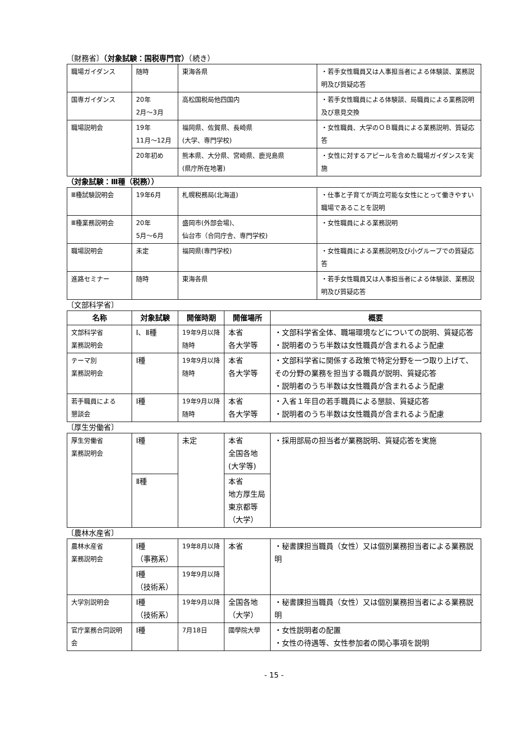〔財務省〕（対象試験：国税専門官）（続き）
| 職場ガイダンス | 随時 | 東海各県 | ・若手女性職員又は人事担当者による体験談、業務説明及び質疑応答 |
| 国専ガイダンス | 20年 2月～3月 | 高松国税局他四国内 | ・若手女性職員による体験談、局職員による業務説明及び意見交換 |
| 職場説明会 | 19年 11月～12月 | 福岡県、佐賀県、長崎県 (大学、専門学校) | ・女性職員、大学のＯＢ職員による業務説明、質疑応答 |
| | 20年初め | 熊本県、大分県、宮崎県、鹿児島県 (県庁所在地署) | ・女性に対するアピールを含めた職場ガイダンスを実施 |
（対象試験：Ⅲ種（税務））
| Ⅲ種試験説明会 | 19年6月 | 札幌税務局(北海道) | ・仕事と子育てが両立可能な女性にとって働きやすい職場であることを説明 |
| Ⅲ種業務説明会 | 20年 5月～6月 | 盛岡市(外部会場)、 仙台市（合同庁舎、専門学校) | ・女性職員による業務説明 |
| 職場説明会 | 未定 | 福岡県(専門学校) | ・女性職員による業務説明及び小グループでの質疑応答 |
| 進路セミナー | 随時 | 東海各県 | ・若手女性職員又は人事担当者による体験談、業務説明及び質疑応答 |
〔文部科学省〕
| 名称 | 対象試験 | 開催時期 | 開催場所 | 概要 |
| --- | --- | --- | --- | --- |
| 文部科学省 業務説明会 | Ⅰ、Ⅱ種 | 19年9月以降 随時 | 本省 各大学等 | ・文部科学省全体、職場環境などについての説明、質疑応答 ・説明者のうち半数は女性職員が含まれるよう配慮 |
| テーマ別 業務説明会 | Ⅰ種 | 19年9月以降 随時 | 本省 各大学等 | ・文部科学省に関係する政策で特定分野を一つ取り上げて、その分野の業務を担当する職員が説明、質疑応答 ・説明者のうち半数は女性職員が含まれるよう配慮 |
| 若手職員による 懇談会 | Ⅰ種 | 19年9月以降 随時 | 本省 各大学等 | ・入省１年目の若手職員による懇談、質疑応答 ・説明者のうち半数は女性職員が含まれるよう配慮 |
〔厚生労働省〕
| 厚生労働省 業務説明会 | Ⅰ種 | 未定 | 本省 全国各地 (大学等) | ・採用部局の担当者が業務説明、質疑応答を実施 |
| | Ⅱ種 | | 本省 地方厚生局 東京都等 （大学） | |
〔農林水産省〕
| 農林水産省 業務説明会 | Ⅰ種 （事務系） | 19年8月以降 | 本省 | ・秘書課担当職員（女性）又は個別業務担当者による業務説明 |
| | Ⅰ種 （技術系） | 19年9月以降 | | |
| 大学別説明会 | Ⅰ種 （技術系） | 19年9月以降 | 全国各地 （大学） | ・秘書課担当職員（女性）又は個別業務担当者による業務説明 |
| 官庁業務合同説明会 | Ⅰ種 | 7月18日 | 國學院大學 | ・女性説明者の配置 ・女性の待遇等、女性参加者の関心事項を説明 |
- 15 -